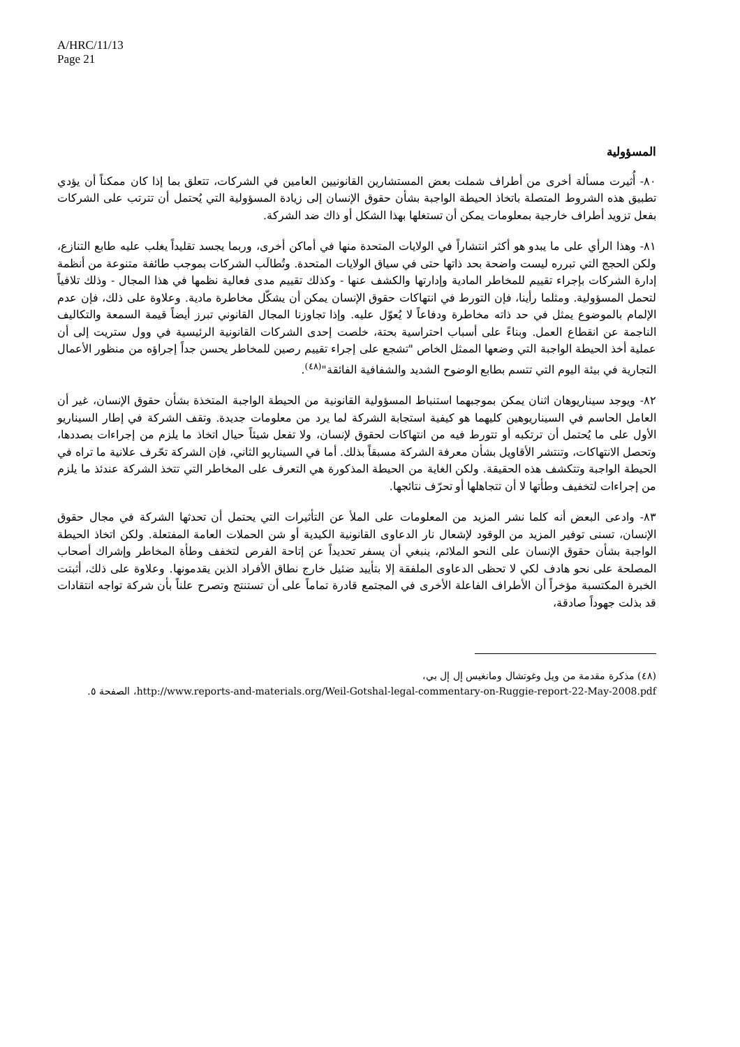A/HRC/11/13
Page 21
المسؤولية
٨٠- أُثيرت مسألة أخرى من أطراف شملت بعض المستشارين القانونيين العامين في الشركات، تتعلق بما إذا كان ممكناً أن يؤدي تطبيق هذه الشروط المتصلة باتخاذ الحيطة الواجبة بشأن حقوق الإنسان إلى زيادة المسؤولية التي يُحتمل أن تترتب على الشركات بفعل تزويد أطراف خارجية بمعلومات يمكن أن تستغلها بهذا الشكل أو ذاك ضد الشركة.
٨١- وهذا الرأي على ما يبدو هو أكثر انتشاراً في الولايات المتحدة منها في أماكن أخرى، وربما يجسد تقليداً يغلب عليه طابع التنازع، ولكن الحجج التي تبرره ليست واضحة بحد ذاتها حتى في سياق الولايات المتحدة. وتُطالَب الشركات بموجب طائفة متنوعة من أنظمة إدارة الشركات بإجراء تقييم للمخاطر المادية وإدارتها والكشف عنها - وكذلك تقييم مدى فعالية نظمها في هذا المجال - وذلك تلافياً لتحمل المسؤولية. ومثلما رأينا، فإن التورط في انتهاكات حقوق الإنسان يمكن أن يشكّل مخاطرة مادية. وعلاوة على ذلك، فإن عدم الإلمام بالموضوع يمثل في حد ذاته مخاطرة ودفاعاً لا يُعوّل عليه. وإذا تجاوزنا المجال القانوني تبرز أيضاً قيمة السمعة والتكاليف الناجمة عن انقطاع العمل. وبناءً على أسباب احتراسية بحتة، خلصت إحدى الشركات القانونية الرئيسية في وول ستريت إلى أن عملية أخذ الحيطة الواجبة التي وضعها الممثل الخاص "تشجع على إجراء تقييم رصين للمخاطر يحسن جداً إجراؤه من منظور الأعمال التجارية في بيئة اليوم التي تتسم بطابع الوضوح الشديد والشفافية الفائقة"<sup>(٤٨)</sup>.
٨٢- ويوجد سيناريوهان اثنان يمكن بموجبهما استنباط المسؤولية القانونية من الحيطة الواجبة المتخذة بشأن حقوق الإنسان، غير أن العامل الحاسم في السيناريوهين كليهما هو كيفية استجابة الشركة لما يرد من معلومات جديدة. وتقف الشركة في إطار السيناريو الأول على ما يُحتمل أن ترتكبه أو تتورط فيه من انتهاكات لحقوق لإنسان، ولا تفعل شيئاً حيال اتخاذ ما يلزم من إجراءات بصددها، وتحصل الانتهاكات، وتنتشر الأقاويل بشأن معرفة الشركة مسبقاً بذلك. أما في السيناريو الثاني، فإن الشركة تحّرف علانية ما تراه في الحيطة الواجبة وتتكشف هذه الحقيقة. ولكن الغاية من الحيطة المذكورة هي التعرف على المخاطر التي تتخذ الشركة عندئذ ما يلزم من إجراءات لتخفيف وطأتها لا أن تتجاهلها أو تحرّف نتائجها.
٨٣- وادعى البعض أنه كلما نشر المزيد من المعلومات على الملأ عن التأثيرات التي يحتمل أن تحدثها الشركة في مجال حقوق الإنسان، تسنى توفير المزيد من الوقود لإشعال نار الدعاوى القانونية الكيدية أو شن الحملات العامة المفتعلة. ولكن اتخاذ الحيطة الواجبة بشأن حقوق الإنسان على النحو الملائم، ينبغي أن يسفر تحديداً عن إتاحة الفرص لتخفف وطأة المخاطر وإشراك أصحاب المصلحة على نحو هادف لكي لا تحظى الدعاوى الملفقة إلا بتأييد ضئيل خارج نطاق الأفراد الذين يقدمونها. وعلاوة على ذلك، أثبتت الخبرة المكتسبة مؤخراً أن الأطراف الفاعلة الأخرى في المجتمع قادرة تماماً على أن تستنتج وتصرح علناً بأن شركة تواجه انتقادات قد بذلت جهوداً صادقة،
(٤٨) مذكرة مقدمة من ويل وغوتشال ومانغيس إل إل بي،
http://www.reports-and-materials.org/Weil-Gotshal-legal-commentary-on-Ruggie-report-22-May-2008.pdf، الصفحة ٥.